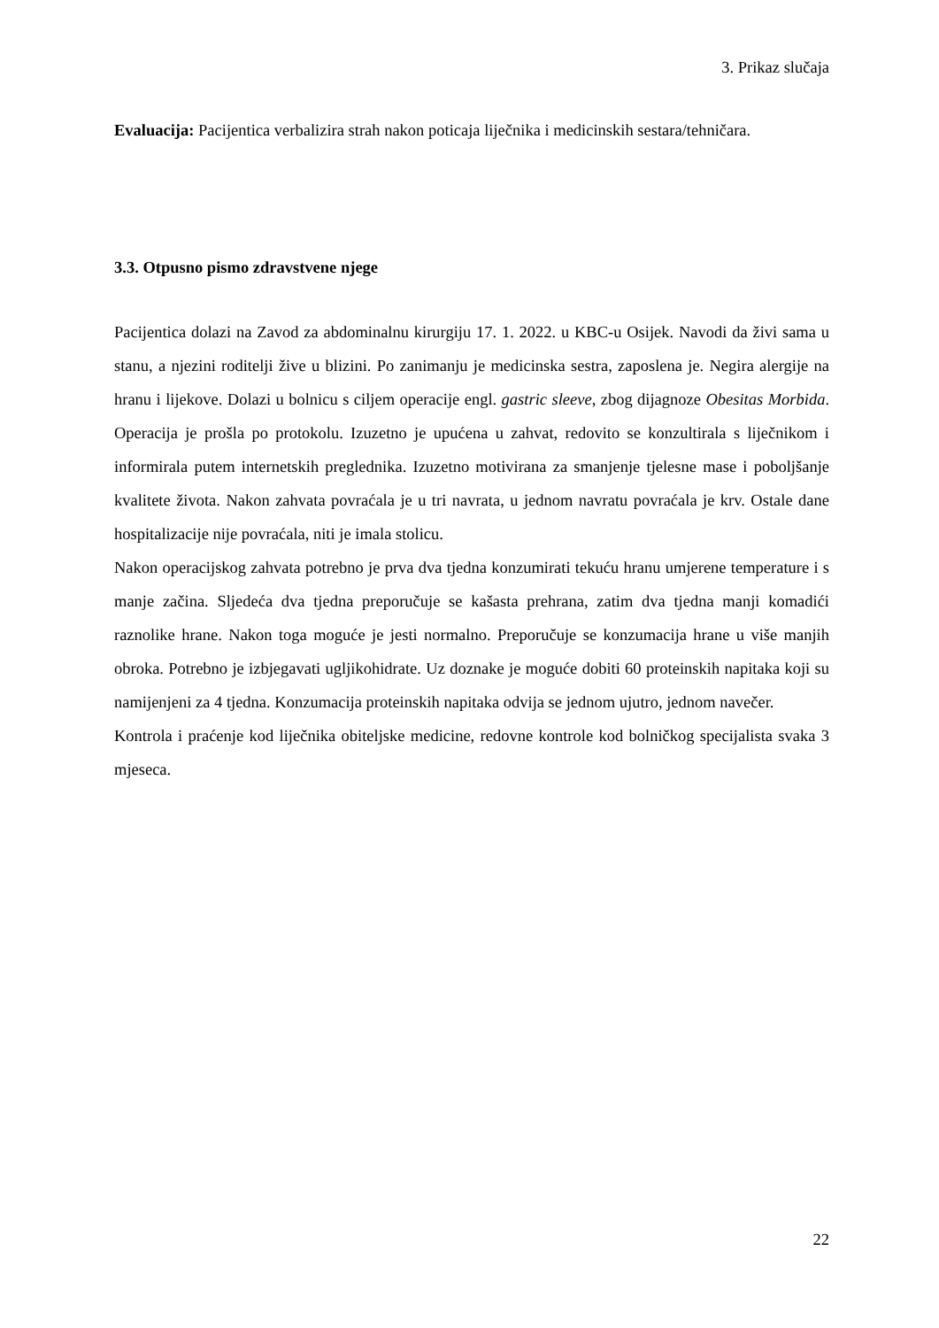3. Prikaz slučaja
Evaluacija: Pacijentica verbalizira strah nakon poticaja liječnika i medicinskih sestara/tehničara.
3.3. Otpusno pismo zdravstvene njege
Pacijentica dolazi na Zavod za abdominalnu kirurgiju 17. 1. 2022. u KBC-u Osijek. Navodi da živi sama u stanu, a njezini roditelji žive u blizini. Po zanimanju je medicinska sestra, zaposlena je. Negira alergije na hranu i lijekove. Dolazi u bolnicu s ciljem operacije engl. gastric sleeve, zbog dijagnoze Obesitas Morbida. Operacija je prošla po protokolu. Izuzetno je upućena u zahvat, redovito se konzultirala s liječnikom i informirala putem internetskih preglednika. Izuzetno motivirana za smanjenje tjelesne mase i poboljšanje kvalitete života. Nakon zahvata povraćala je u tri navrata, u jednom navratu povraćala je krv. Ostale dane hospitalizacije nije povraćala, niti je imala stolicu.
Nakon operacijskog zahvata potrebno je prva dva tjedna konzumirati tekuću hranu umjerene temperature i s manje začina. Sljedeća dva tjedna preporučuje se kašasta prehrana, zatim dva tjedna manji komadići raznolike hrane. Nakon toga moguće je jesti normalno. Preporučuje se konzumacija hrane u više manjih obroka. Potrebno je izbjegavati ugljikohidrate. Uz doznake je moguće dobiti 60 proteinskih napitaka koji su namijenjeni za 4 tjedna. Konzumacija proteinskih napitaka odvija se jednom ujutro, jednom navečer.
Kontrola i praćenje kod liječnika obiteljske medicine, redovne kontrole kod bolničkog specijalista svaka 3 mjeseca.
22